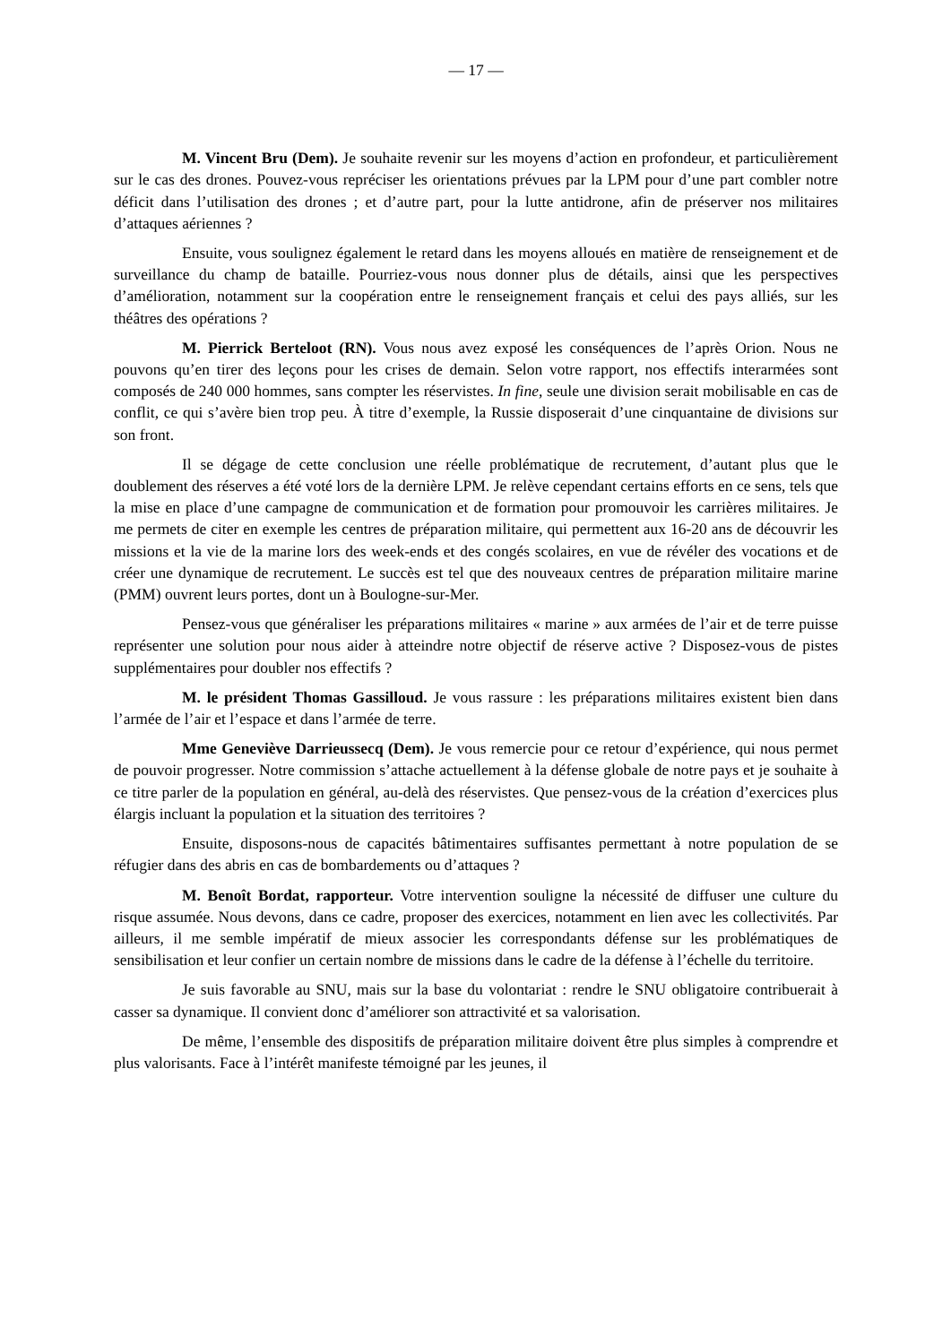— 17 —
M. Vincent Bru (Dem). Je souhaite revenir sur les moyens d’action en profondeur, et particulièrement sur le cas des drones. Pouvez-vous repréciser les orientations prévues par la LPM pour d’une part combler notre déficit dans l’utilisation des drones ; et d’autre part, pour la lutte antidrone, afin de préserver nos militaires d’attaques aériennes ?
Ensuite, vous soulignez également le retard dans les moyens alloués en matière de renseignement et de surveillance du champ de bataille. Pourriez-vous nous donner plus de détails, ainsi que les perspectives d’amélioration, notamment sur la coopération entre le renseignement français et celui des pays alliés, sur les théâtres des opérations ?
M. Pierrick Berteloot (RN). Vous nous avez exposé les conséquences de l’après Orion. Nous ne pouvons qu’en tirer des leçons pour les crises de demain. Selon votre rapport, nos effectifs interarmées sont composés de 240 000 hommes, sans compter les réservistes. In fine, seule une division serait mobilisable en cas de conflit, ce qui s’avère bien trop peu. À titre d’exemple, la Russie disposerait d’une cinquantaine de divisions sur son front.
Il se dégage de cette conclusion une réelle problématique de recrutement, d’autant plus que le doublement des réserves a été voté lors de la dernière LPM. Je relève cependant certains efforts en ce sens, tels que la mise en place d’une campagne de communication et de formation pour promouvoir les carrières militaires. Je me permets de citer en exemple les centres de préparation militaire, qui permettent aux 16-20 ans de découvrir les missions et la vie de la marine lors des week-ends et des congés scolaires, en vue de révéler des vocations et de créer une dynamique de recrutement. Le succès est tel que des nouveaux centres de préparation militaire marine (PMM) ouvrent leurs portes, dont un à Boulogne-sur-Mer.
Pensez-vous que généraliser les préparations militaires « marine » aux armées de l’air et de terre puisse représenter une solution pour nous aider à atteindre notre objectif de réserve active ? Disposez-vous de pistes supplémentaires pour doubler nos effectifs ?
M. le président Thomas Gassilloud. Je vous rassure : les préparations militaires existent bien dans l’armée de l’air et l’espace et dans l’armée de terre.
Mme Geneviève Darrieussecq (Dem). Je vous remercie pour ce retour d’expérience, qui nous permet de pouvoir progresser. Notre commission s’attache actuellement à la défense globale de notre pays et je souhaite à ce titre parler de la population en général, au-delà des réservistes. Que pensez-vous de la création d’exercices plus élargis incluant la population et la situation des territoires ?
Ensuite, disposons-nous de capacités bâtimentaires suffisantes permettant à notre population de se réfugier dans des abris en cas de bombardements ou d’attaques ?
M. Benoît Bordat, rapporteur. Votre intervention souligne la nécessité de diffuser une culture du risque assumée. Nous devons, dans ce cadre, proposer des exercices, notamment en lien avec les collectivités. Par ailleurs, il me semble impératif de mieux associer les correspondants défense sur les problématiques de sensibilisation et leur confier un certain nombre de missions dans le cadre de la défense à l’échelle du territoire.
Je suis favorable au SNU, mais sur la base du volontariat : rendre le SNU obligatoire contribuerait à casser sa dynamique. Il convient donc d’améliorer son attractivité et sa valorisation.
De même, l’ensemble des dispositifs de préparation militaire doivent être plus simples à comprendre et plus valorisants. Face à l’intérêt manifeste témoigné par les jeunes, il